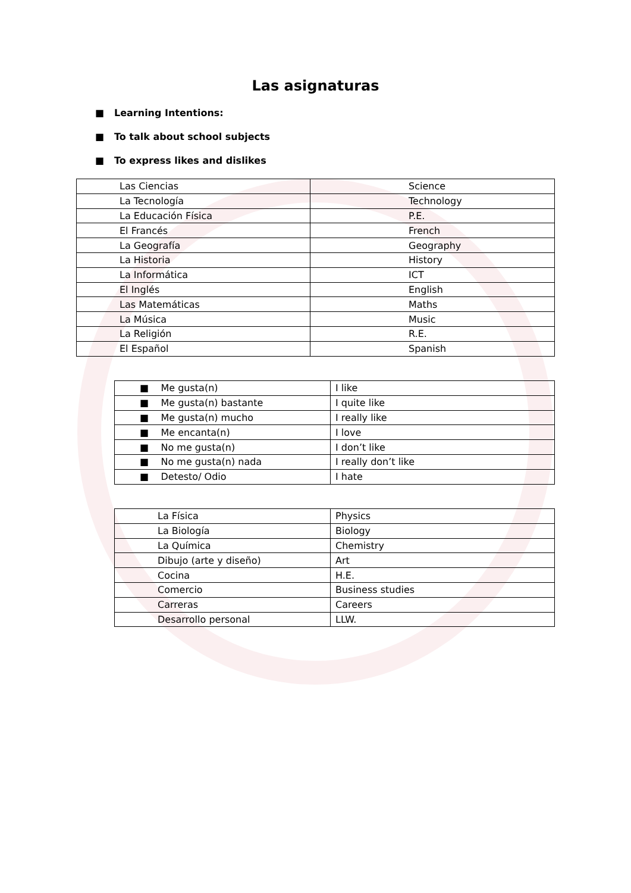Las asignaturas
■ Learning Intentions:
■ To talk about school subjects
■ To express likes and dislikes
| Las Ciencias | Science |
| La Tecnología | Technology |
| La Educación Física | P.E. |
| El Francés | French |
| La Geografía | Geography |
| La Historia | History |
| La Informática | ICT |
| El Inglés | English |
| Las Matemáticas | Maths |
| La Música | Music |
| La Religión | R.E. |
| El Español | Spanish |
| ■ Me gusta(n) | I like |
| ■ Me gusta(n) bastante | I quite like |
| ■ Me gusta(n) mucho | I really like |
| ■ Me encanta(n) | I love |
| ■ No me gusta(n) | I don’t like |
| ■ No me gusta(n) nada | I really don’t like |
| ■ Detesto/ Odio | I hate |
| La Física | Physics |
| La Biología | Biology |
| La Química | Chemistry |
| Dibujo (arte y diseño) | Art |
| Cocina | H.E. |
| Comercio | Business studies |
| Carreras | Careers |
| Desarrollo personal | LLW. |